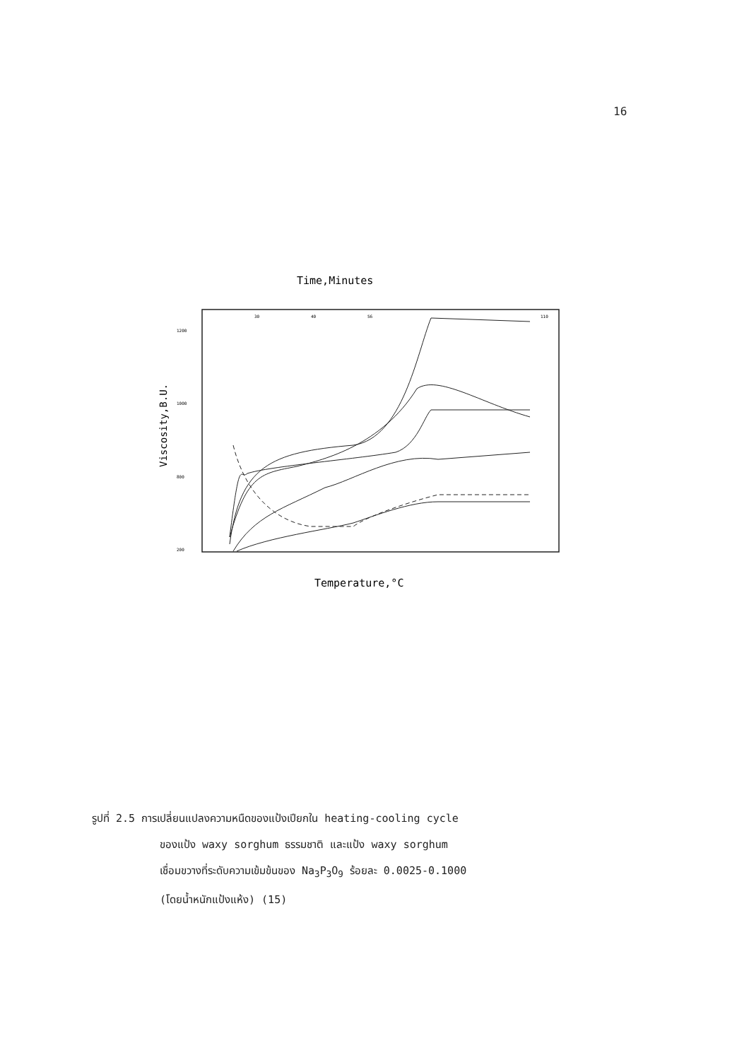16
Time,Minutes
Viscosity,B.U.
1200
1000
800
200
30
40
56
110
Temperature,°C
รูปที่ 2.5 การเปลี่ยนแปลงความหนืดของแป้งเปียกใน heating-cooling cycle
ของแป้ง waxy sorghum ธรรมชาติ และแป้ง waxy sorghum
เชื่อมขวางที่ระดับความเข้มข้นของ Na<sub>3</sub>P<sub>3</sub>O<sub>9</sub> ร้อยละ 0.0025-0.1000
(โดยน้ำหนักแป้งแห้ง) (15)